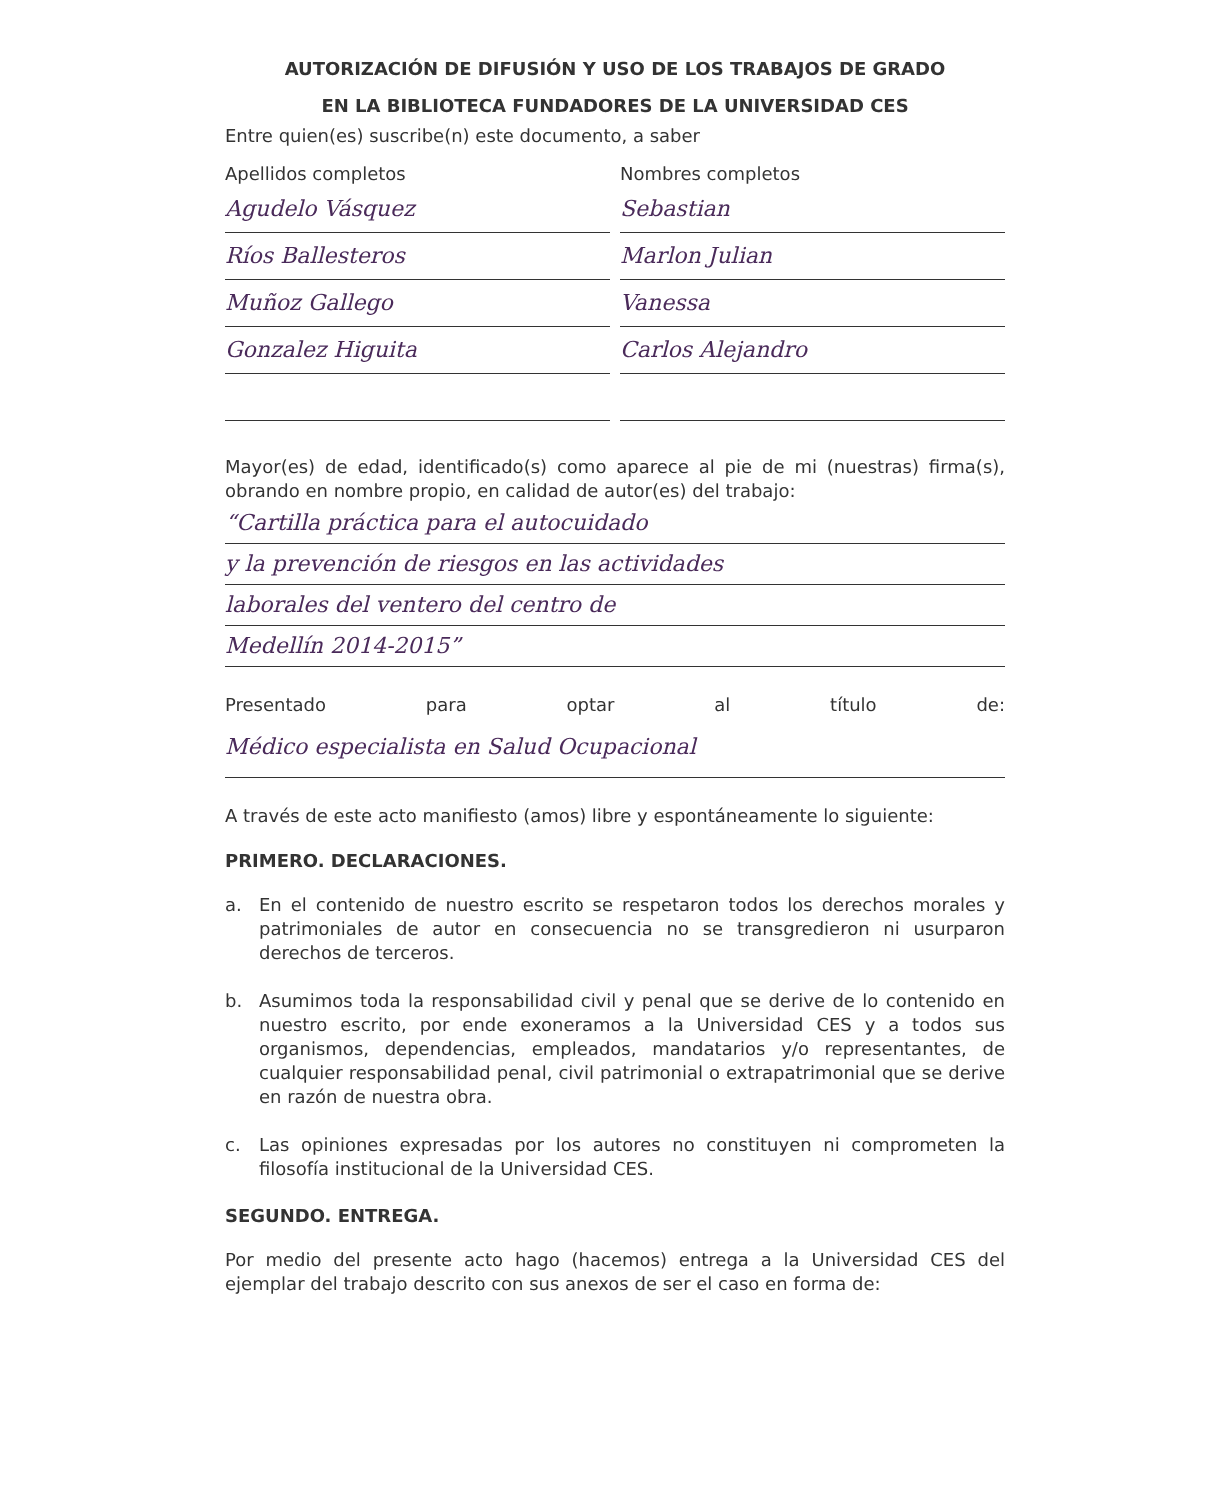AUTORIZACIÓN DE DIFUSIÓN Y USO DE LOS TRABAJOS DE GRADO
EN LA BIBLIOTECA FUNDADORES DE LA UNIVERSIDAD CES
Entre quien(es) suscribe(n) este documento, a saber
Apellidos completos Nombres completos
Agudelo Vásquez Sebastian
Ríos Ballesteros Marlon Julian
Muñoz Gallego Vanessa
Gonzalez Higuita Carlos Alejandro
Mayor(es) de edad, identificado(s) como aparece al pie de mi (nuestras) firma(s), obrando en nombre propio, en calidad de autor(es) del trabajo:
“Cartilla práctica para el autocuidado
y la prevención de riesgos en las actividades
laborales del ventero del centro de
Medellín 2014-2015”
Presentado para optar al título de:
Médico especialista en Salud Ocupacional
A través de este acto manifiesto (amos) libre y espontáneamente lo siguiente:
PRIMERO. DECLARACIONES.
a. En el contenido de nuestro escrito se respetaron todos los derechos morales y patrimoniales de autor en consecuencia no se transgredieron ni usurparon derechos de terceros.
b. Asumimos toda la responsabilidad civil y penal que se derive de lo contenido en nuestro escrito, por ende exoneramos a la Universidad CES y a todos sus organismos, dependencias, empleados, mandatarios y/o representantes, de cualquier responsabilidad penal, civil patrimonial o extrapatrimonial que se derive en razón de nuestra obra.
c. Las opiniones expresadas por los autores no constituyen ni comprometen la filosofía institucional de la Universidad CES.
SEGUNDO. ENTREGA.
Por medio del presente acto hago (hacemos) entrega a la Universidad CES del ejemplar del trabajo descrito con sus anexos de ser el caso en forma de: